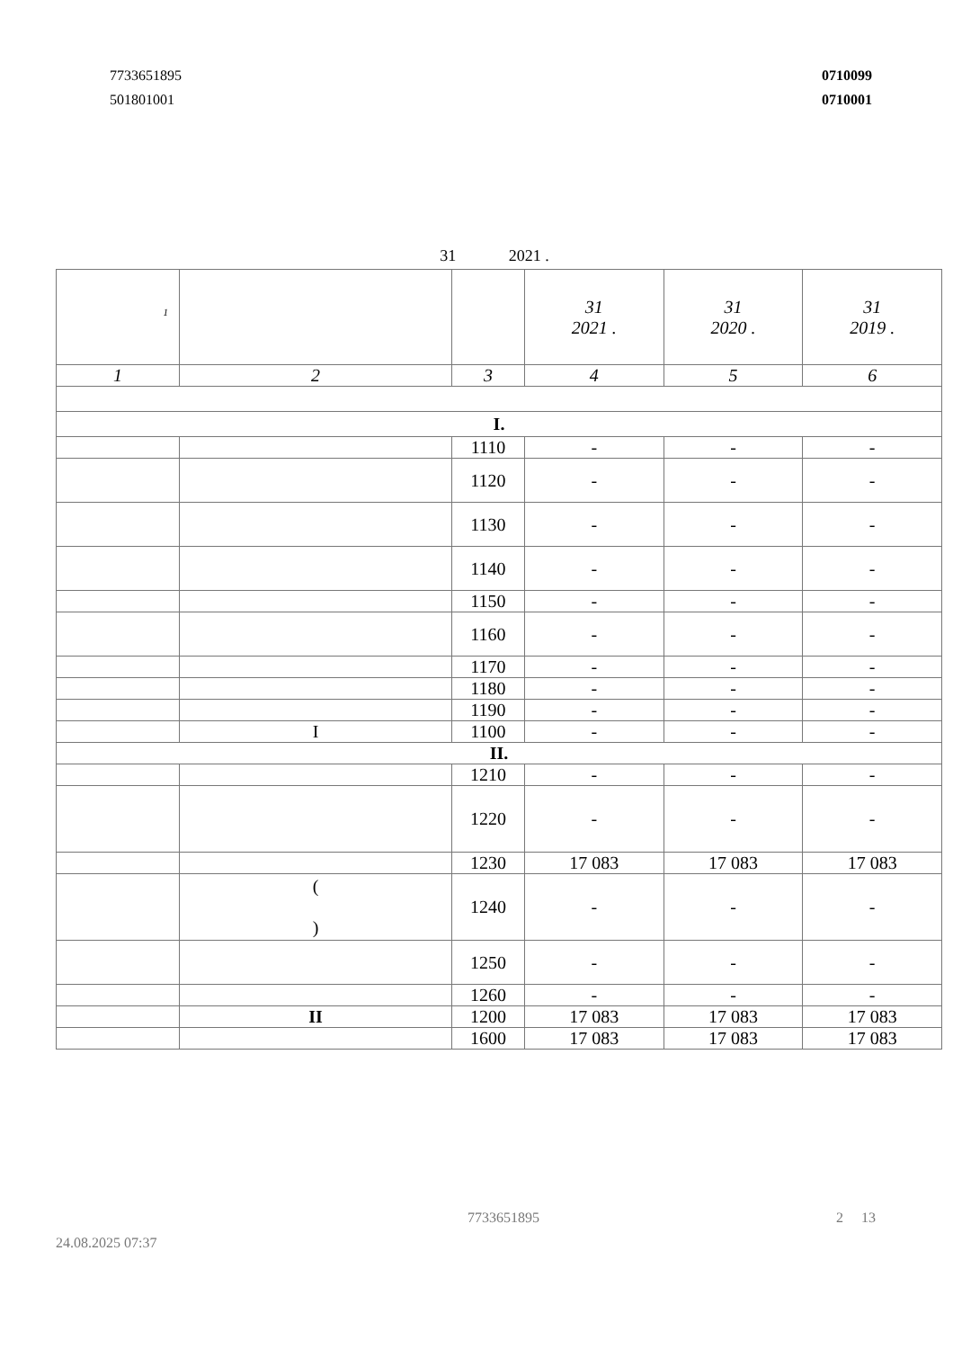7733651895
501801001
0710099
0710001
31 2021 .
| <sup>1</sup> | | | 31 2021 . | 31 2020 . | 31 2019 . |
| --- | --- | --- | --- | --- | --- |
| 1 | 2 | 3 | 4 | 5 | 6 |
| I. | | | | | |
| | | 1110 | - | - | - |
| | | 1120 | - | - | - |
| | | 1130 | - | - | - |
| | | 1140 | - | - | - |
| | | 1150 | - | - | - |
| | | 1160 | - | - | - |
| | | 1170 | - | - | - |
| | | 1180 | - | - | - |
| | | 1190 | - | - | - |
| | I | 1100 | - | - | - |
| II. | | | | | |
| | | 1210 | - | - | - |
| | | 1220 | - | - | - |
| | | 1230 | 17 083 | 17 083 | 17 083 |
| | ( ) | 1240 | - | - | - |
| | | 1250 | - | - | - |
| | | 1260 | - | - | - |
| | II | 1200 | 17 083 | 17 083 | 17 083 |
| | | 1600 | 17 083 | 17 083 | 17 083 |
7733651895 2 13
24.08.2025 07:37